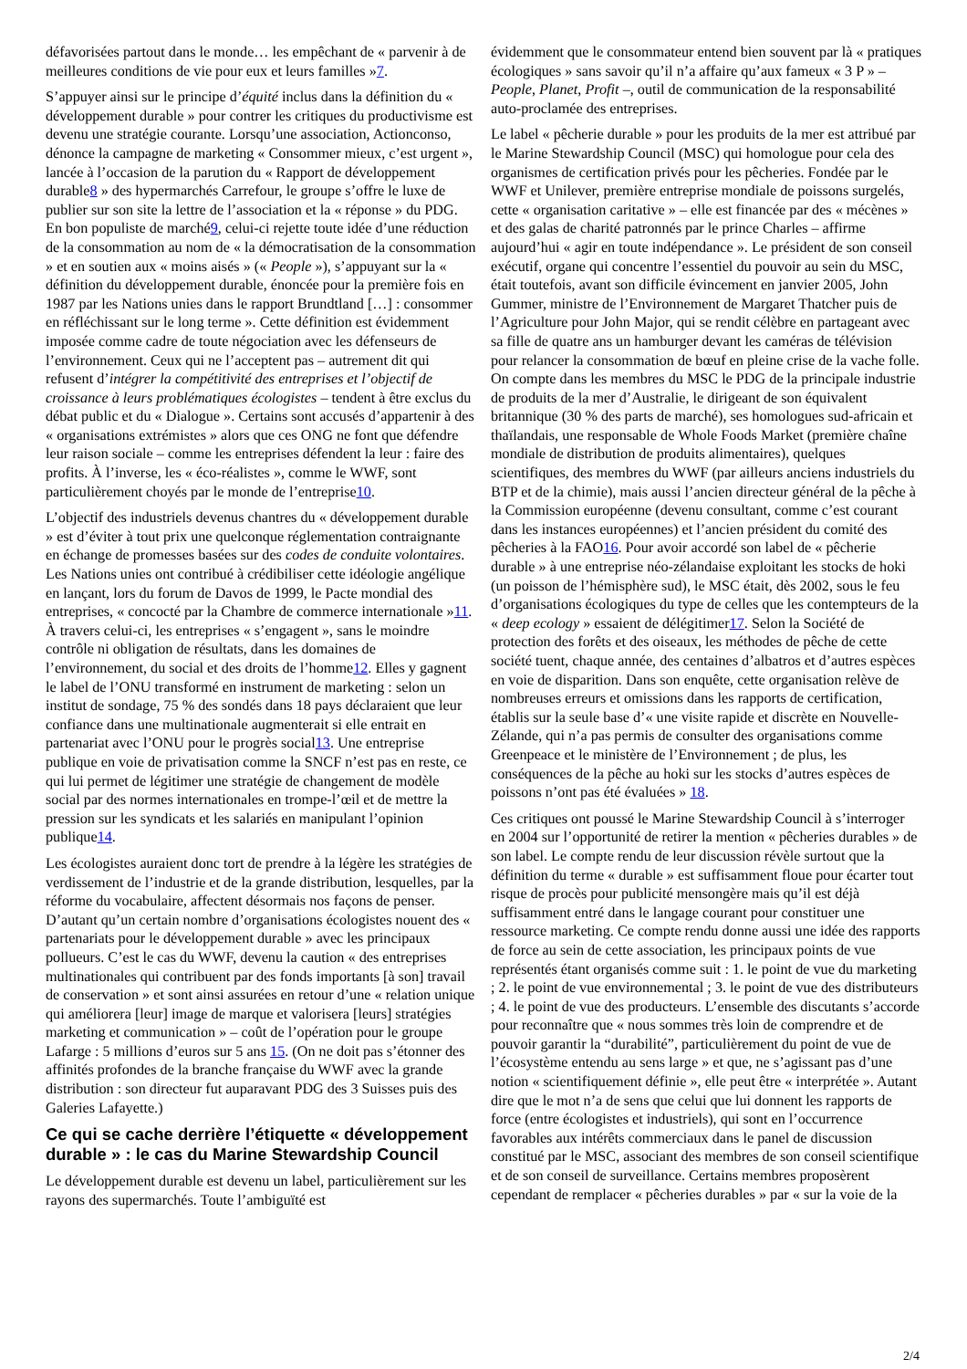défavorisées partout dans le monde… les empêchant de « parvenir à de meilleures conditions de vie pour eux et leurs familles »7.
S’appuyer ainsi sur le principe d’équité inclus dans la définition du « développement durable » pour contrer les critiques du productivisme est devenu une stratégie courante. Lorsqu’une association, Actionconso, dénonce la campagne de marketing « Consommer mieux, c’est urgent », lancée à l’occasion de la parution du « Rapport de développement durable8 » des hypermarchés Carrefour, le groupe s’offre le luxe de publier sur son site la lettre de l’association et la « réponse » du PDG. En bon populiste de marché9, celui-ci rejette toute idée d’une réduction de la consommation au nom de « la démocratisation de la consommation » et en soutien aux « moins aisés » (« People »), s’appuyant sur la « définition du développement durable, énoncée pour la première fois en 1987 par les Nations unies dans le rapport Brundtland […] : consommer en réfléchissant sur le long terme ». Cette définition est évidemment imposée comme cadre de toute négociation avec les défenseurs de l’environnement. Ceux qui ne l’acceptent pas – autrement dit qui refusent d’intégrer la compétitivité des entreprises et l’objectif de croissance à leurs problématiques écologistes – tendent à être exclus du débat public et du « Dialogue ». Certains sont accusés d’appartenir à des « organisations extrémistes » alors que ces ONG ne font que défendre leur raison sociale – comme les entreprises défendent la leur : faire des profits. À l’inverse, les « éco-réalistes », comme le WWF, sont particulièrement choyés par le monde de l’entreprise10.
L’objectif des industriels devenus chantres du « développement durable » est d’éviter à tout prix une quelconque réglementation contraignante en échange de promesses basées sur des codes de conduite volontaires. Les Nations unies ont contribué à crédibiliser cette idéologie angélique en lançant, lors du forum de Davos de 1999, le Pacte mondial des entreprises, « concocté par la Chambre de commerce internationale »11. À travers celui-ci, les entreprises « s’engagent », sans le moindre contrôle ni obligation de résultats, dans les domaines de l’environnement, du social et des droits de l’homme12. Elles y gagnent le label de l’ONU transformé en instrument de marketing : selon un institut de sondage, 75 % des sondés dans 18 pays déclaraient que leur confiance dans une multinationale augmenterait si elle entrait en partenariat avec l’ONU pour le progrès social13. Une entreprise publique en voie de privatisation comme la SNCF n’est pas en reste, ce qui lui permet de légitimer une stratégie de changement de modèle social par des normes internationales en trompe-l’œil et de mettre la pression sur les syndicats et les salariés en manipulant l’opinion publique14.
Les écologistes auraient donc tort de prendre à la légère les stratégies de verdissement de l’industrie et de la grande distribution, lesquelles, par la réforme du vocabulaire, affectent désormais nos façons de penser. D’autant qu’un certain nombre d’organisations écologistes nouent des « partenariats pour le développement durable » avec les principaux pollueurs. C’est le cas du WWF, devenu la caution « des entreprises multinationales qui contribuent par des fonds importants [à son] travail de conservation » et sont ainsi assurées en retour d’une « relation unique qui améliorera [leur] image de marque et valorisera [leurs] stratégies marketing et communication » – coût de l’opération pour le groupe Lafarge : 5 millions d’euros sur 5 ans 15. (On ne doit pas s’étonner des affinités profondes de la branche française du WWF avec la grande distribution : son directeur fut auparavant PDG des 3 Suisses puis des Galeries Lafayette.)
Ce qui se cache derrière l’étiquette « développement durable » : le cas du Marine Stewardship Council
Le développement durable est devenu un label, particulièrement sur les rayons des supermarchés. Toute l’ambiguïté est
évidemment que le consommateur entend bien souvent par là « pratiques écologiques » sans savoir qu’il n’a affaire qu’aux fameux « 3 P » – People, Planet, Profit –, outil de communication de la responsabilité auto-proclamée des entreprises.
Le label « pêcherie durable » pour les produits de la mer est attribué par le Marine Stewardship Council (MSC) qui homologue pour cela des organismes de certification privés pour les pêcheries. Fondée par le WWF et Unilever, première entreprise mondiale de poissons surgelés, cette « organisation caritative » – elle est financée par des « mécènes » et des galas de charité patronnés par le prince Charles – affirme aujourd’hui « agir en toute indépendance ». Le président de son conseil exécutif, organe qui concentre l’essentiel du pouvoir au sein du MSC, était toutefois, avant son difficile évincement en janvier 2005, John Gummer, ministre de l’Environnement de Margaret Thatcher puis de l’Agriculture pour John Major, qui se rendit célèbre en partageant avec sa fille de quatre ans un hamburger devant les caméras de télévision pour relancer la consommation de bœuf en pleine crise de la vache folle. On compte dans les membres du MSC le PDG de la principale industrie de produits de la mer d’Australie, le dirigeant de son équivalent britannique (30 % des parts de marché), ses homologues sud-africain et thaïlandais, une responsable de Whole Foods Market (première chaîne mondiale de distribution de produits alimentaires), quelques scientifiques, des membres du WWF (par ailleurs anciens industriels du BTP et de la chimie), mais aussi l’ancien directeur général de la pêche à la Commission européenne (devenu consultant, comme c’est courant dans les instances européennes) et l’ancien président du comité des pêcheries à la FAO16. Pour avoir accordé son label de « pêcherie durable » à une entreprise néo-zélandaise exploitant les stocks de hoki (un poisson de l’hémisphère sud), le MSC était, dès 2002, sous le feu d’organisations écologiques du type de celles que les contempteurs de la « deep ecology » essaient de délégitimer17. Selon la Société de protection des forêts et des oiseaux, les méthodes de pêche de cette société tuent, chaque année, des centaines d’albatros et d’autres espèces en voie de disparition. Dans son enquête, cette organisation relève de nombreuses erreurs et omissions dans les rapports de certification, établis sur la seule base d’« une visite rapide et discrète en Nouvelle-Zélande, qui n’a pas permis de consulter des organisations comme Greenpeace et le ministère de l’Environnement ; de plus, les conséquences de la pêche au hoki sur les stocks d’autres espèces de poissons n’ont pas été évaluées » 18.
Ces critiques ont poussé le Marine Stewardship Council à s’interroger en 2004 sur l’opportunité de retirer la mention « pêcheries durables » de son label. Le compte rendu de leur discussion révèle surtout que la définition du terme « durable » est suffisamment floue pour écarter tout risque de procès pour publicité mensongère mais qu’il est déjà suffisamment entré dans le langage courant pour constituer une ressource marketing. Ce compte rendu donne aussi une idée des rapports de force au sein de cette association, les principaux points de vue représentés étant organisés comme suit : 1. le point de vue du marketing ; 2. le point de vue environnemental ; 3. le point de vue des distributeurs ; 4. le point de vue des producteurs. L’ensemble des discutants s’accorde pour reconnaître que « nous sommes très loin de comprendre et de pouvoir garantir la “durabilité”, particulièrement du point de vue de l’écosystème entendu au sens large » et que, ne s’agissant pas d’une notion « scientifiquement définie », elle peut être « interprétée ». Autant dire que le mot n’a de sens que celui que lui donnent les rapports de force (entre écologistes et industriels), qui sont en l’occurrence favorables aux intérêts commerciaux dans le panel de discussion constitué par le MSC, associant des membres de son conseil scientifique et de son conseil de surveillance. Certains membres proposèrent cependant de remplacer « pêcheries durables » par « sur la voie de la
2/4